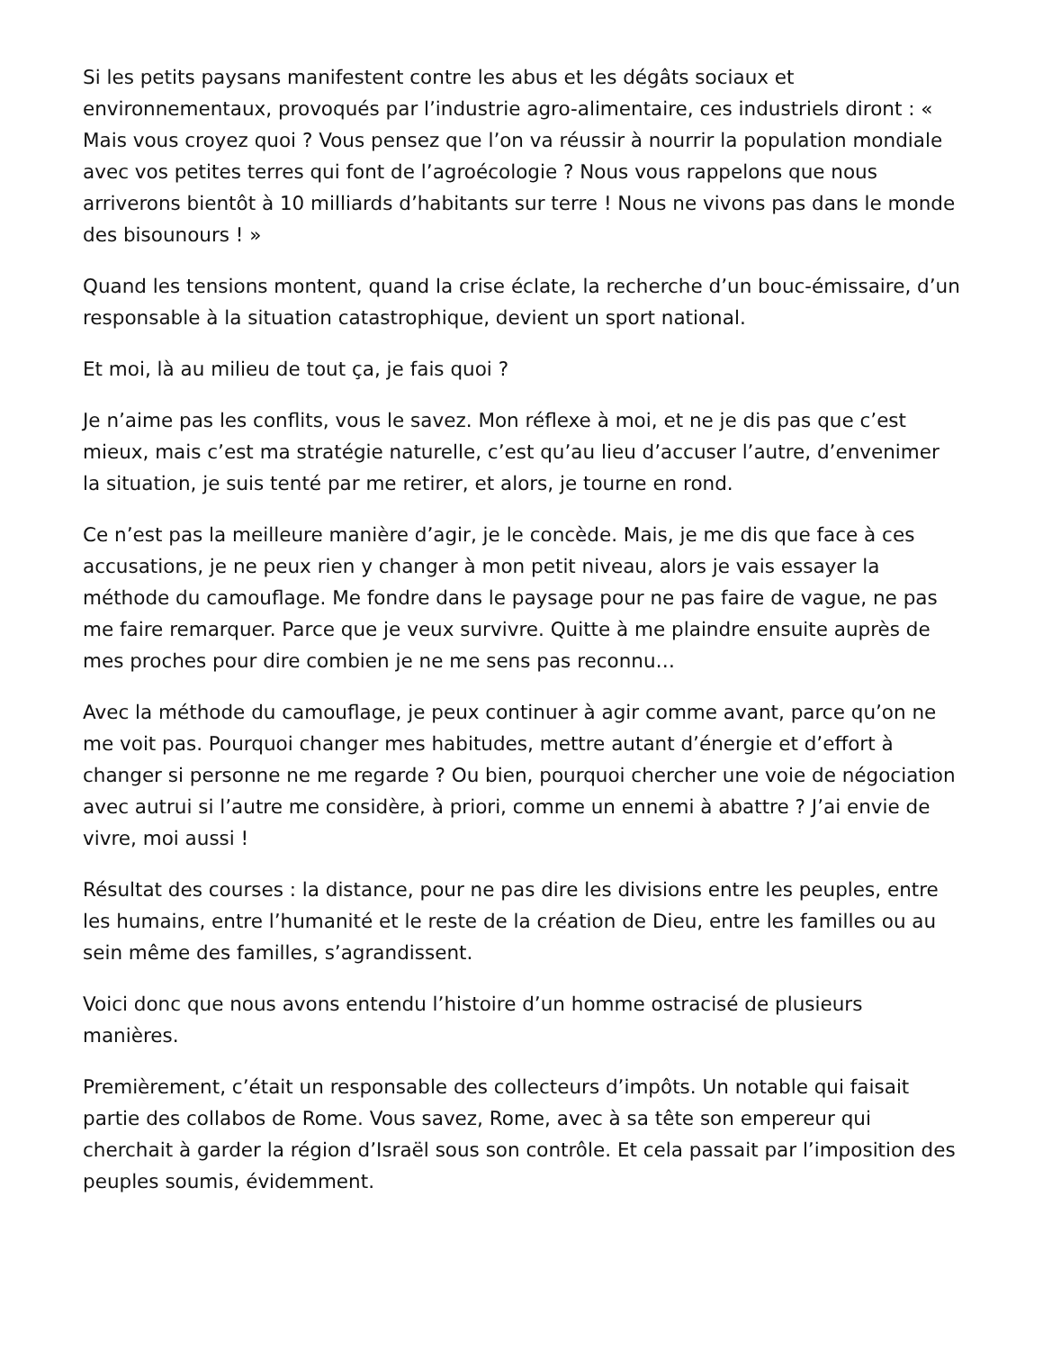Si les petits paysans manifestent contre les abus et les dégâts sociaux et environnementaux, provoqués par l’industrie agro-alimentaire, ces industriels diront : « Mais vous croyez quoi ? Vous pensez que l’on va réussir à nourrir la population mondiale avec vos petites terres qui font de l’agroécologie ? Nous vous rappelons que nous arriverons bientôt à 10 milliards d’habitants sur terre ! Nous ne vivons pas dans le monde des bisounours ! »
Quand les tensions montent, quand la crise éclate, la recherche d’un bouc-émissaire, d’un responsable à la situation catastrophique, devient un sport national.
Et moi, là au milieu de tout ça, je fais quoi ?
Je n’aime pas les conflits, vous le savez. Mon réflexe à moi, et ne je dis pas que c’est mieux, mais c’est ma stratégie naturelle, c’est qu’au lieu d’accuser l’autre, d’envenimer la situation, je suis tenté par me retirer, et alors, je tourne en rond.
Ce n’est pas la meilleure manière d’agir, je le concède. Mais, je me dis que face à ces accusations, je ne peux rien y changer à mon petit niveau, alors je vais essayer la méthode du camouflage. Me fondre dans le paysage pour ne pas faire de vague, ne pas me faire remarquer. Parce que je veux survivre. Quitte à me plaindre ensuite auprès de mes proches pour dire combien je ne me sens pas reconnu…
Avec la méthode du camouflage, je peux continuer à agir comme avant, parce qu’on ne me voit pas. Pourquoi changer mes habitudes, mettre autant d’énergie et d’effort à changer si personne ne me regarde ? Ou bien, pourquoi chercher une voie de négociation avec autrui si l’autre me considère, à priori, comme un ennemi à abattre ? J’ai envie de vivre, moi aussi !
Résultat des courses : la distance, pour ne pas dire les divisions entre les peuples, entre les humains, entre l’humanité et le reste de la création de Dieu, entre les familles ou au sein même des familles, s’agrandissent.
Voici donc que nous avons entendu l’histoire d’un homme ostracisé de plusieurs manières.
Premièrement, c’était un responsable des collecteurs d’impôts. Un notable qui faisait partie des collabos de Rome. Vous savez, Rome, avec à sa tête son empereur qui cherchait à garder la région d’Israël sous son contrôle. Et cela passait par l’imposition des peuples soumis, évidemment.